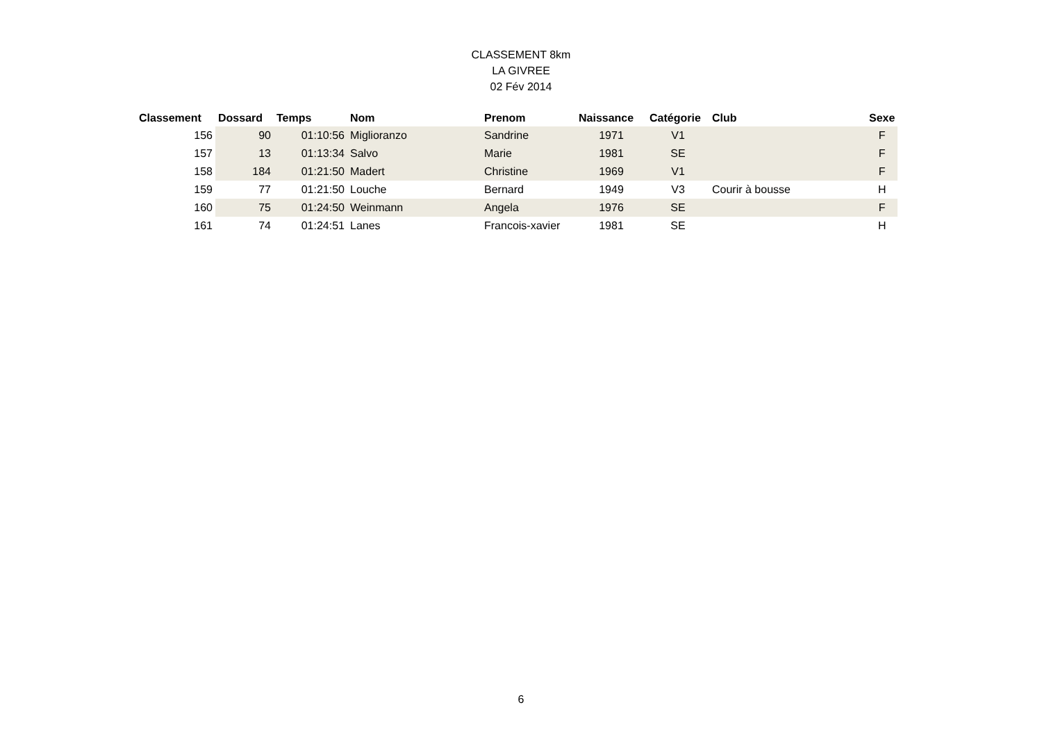CLASSEMENT 8km
LA GIVREE
02 Fév 2014
| Classement | Dossard | Temps | Nom | Prenom | Naissance | Catégorie | Club | Sexe |
| --- | --- | --- | --- | --- | --- | --- | --- | --- |
| 156 | 90 | 01:10:56 | Miglioranzo | Sandrine | 1971 | V1 | | F |
| 157 | 13 | 01:13:34 | Salvo | Marie | 1981 | SE | | F |
| 158 | 184 | 01:21:50 | Madert | Christine | 1969 | V1 | | F |
| 159 | 77 | 01:21:50 | Louche | Bernard | 1949 | V3 | Courir à bousse | H |
| 160 | 75 | 01:24:50 | Weinmann | Angela | 1976 | SE | | F |
| 161 | 74 | 01:24:51 | Lanes | Francois-xavier | 1981 | SE | | H |
6